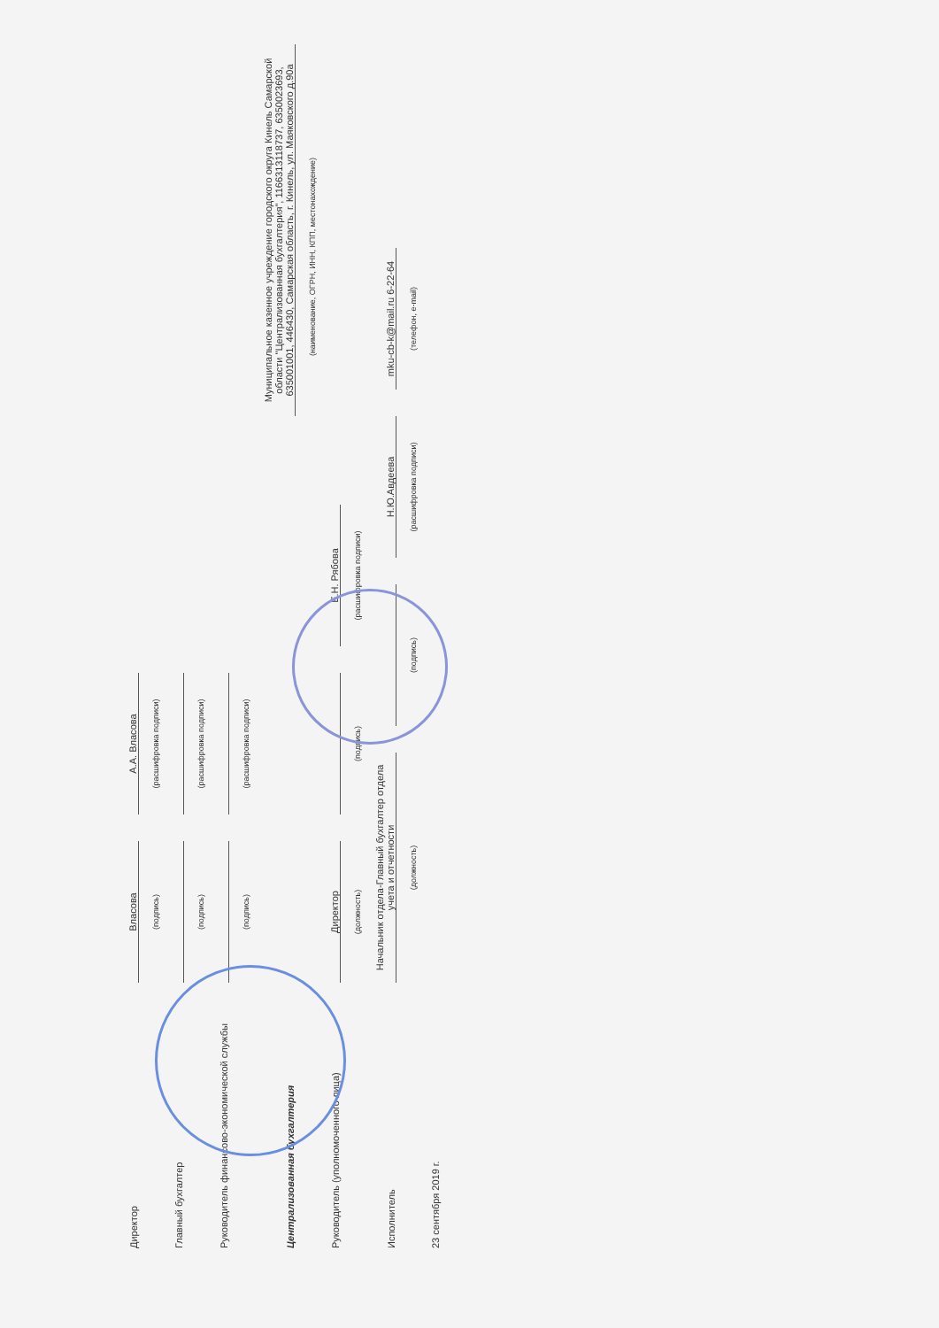Директор
Власова
А.А. Власова
(подпись)
(расшифровка подписи)
Главный бухгалтер
(подпись)
(расшифровка подписи)
Руководитель финансово-экономической службы
(подпись)
(расшифровка подписи)
Централизованная бухгалтерия
Муниципальное казенное учреждение городского округа Кинель Самарской области "Централизованная бухгалтерия", 1166313118737, 6350023693, 635001001, 446430, Самарская область, г. Кинель, ул. Маяковского д.90а
(наименование, ОГРН, ИНН, КПП, местонахождение)
Руководитель (уполномоченного лица)
Директор
Е.Н. Рябова
(должность)
(подпись)
(расшифровка подписи)
Исполнитель
Начальник отдела-Главный бухгалтер отдела учета и отчетности
Н.Ю.Авдеева
mku-cb-k@mail.ru 6-22-64
(должность)
(подпись)
(расшифровка подписи)
(телефон, e-mail)
23 сентября 2019 г.